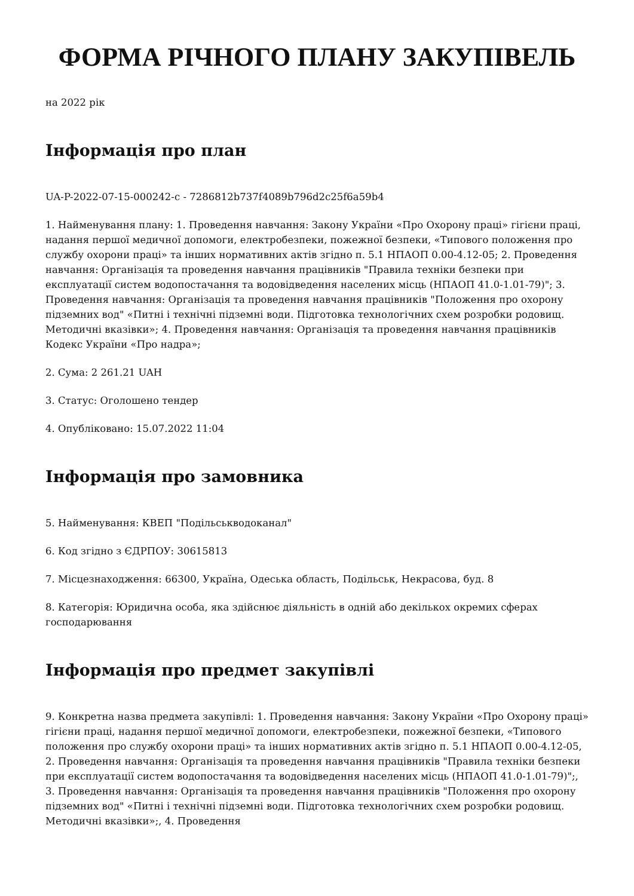ФОРМА РІЧНОГО ПЛАНУ ЗАКУПІВЕЛЬ
на 2022 рік
Інформація про план
UA-P-2022-07-15-000242-c - 7286812b737f4089b796d2c25f6a59b4
1. Найменування плану: 1. Проведення навчання: Закону України «Про Охорону праці» гігієни праці, надання першої медичної допомоги, електробезпеки, пожежної безпеки, «Типового положення про службу охорони праці» та інших нормативних актів згідно п. 5.1 НПАОП 0.00-4.12-05; 2. Проведення навчання: Організація та проведення навчання працівників "Правила техніки безпеки при експлуатації систем водопостачання та водовідведення населених місць (НПАОП 41.0-1.01-79)"; 3. Проведення навчання: Організація та проведення навчання працівників "Положення про охорону підземних вод" «Питні і технічні підземні води. Підготовка технологічних схем розробки родовищ. Методичні вказівки»; 4. Проведення навчання: Організація та проведення навчання працівників Кодекс України «Про надра»;
2. Сума: 2 261.21 UAH
3. Статус: Оголошено тендер
4. Опубліковано: 15.07.2022 11:04
Інформація про замовника
5. Найменування: КВЕП "Подільськводоканал"
6. Код згідно з ЄДРПОУ: 30615813
7. Місцезнаходження: 66300, Україна, Одеська область, Подільськ, Некрасова, буд. 8
8. Категорія: Юридична особа, яка здійснює діяльність в одній або декількох окремих сферах господарювання
Інформація про предмет закупівлі
9. Конкретна назва предмета закупівлі: 1. Проведення навчання: Закону України «Про Охорону праці» гігієни праці, надання першої медичної допомоги, електробезпеки, пожежної безпеки, «Типового положення про службу охорони праці» та інших нормативних актів згідно п. 5.1 НПАОП 0.00-4.12-05, 2. Проведення навчання: Організація та проведення навчання працівників "Правила техніки безпеки при експлуатації систем водопостачання та водовідведення населених місць (НПАОП 41.0-1.01-79)";, 3. Проведення навчання: Організація та проведення навчання працівників "Положення про охорону підземних вод" «Питні і технічні підземні води. Підготовка технологічних схем розробки родовищ. Методичні вказівки»;, 4. Проведення